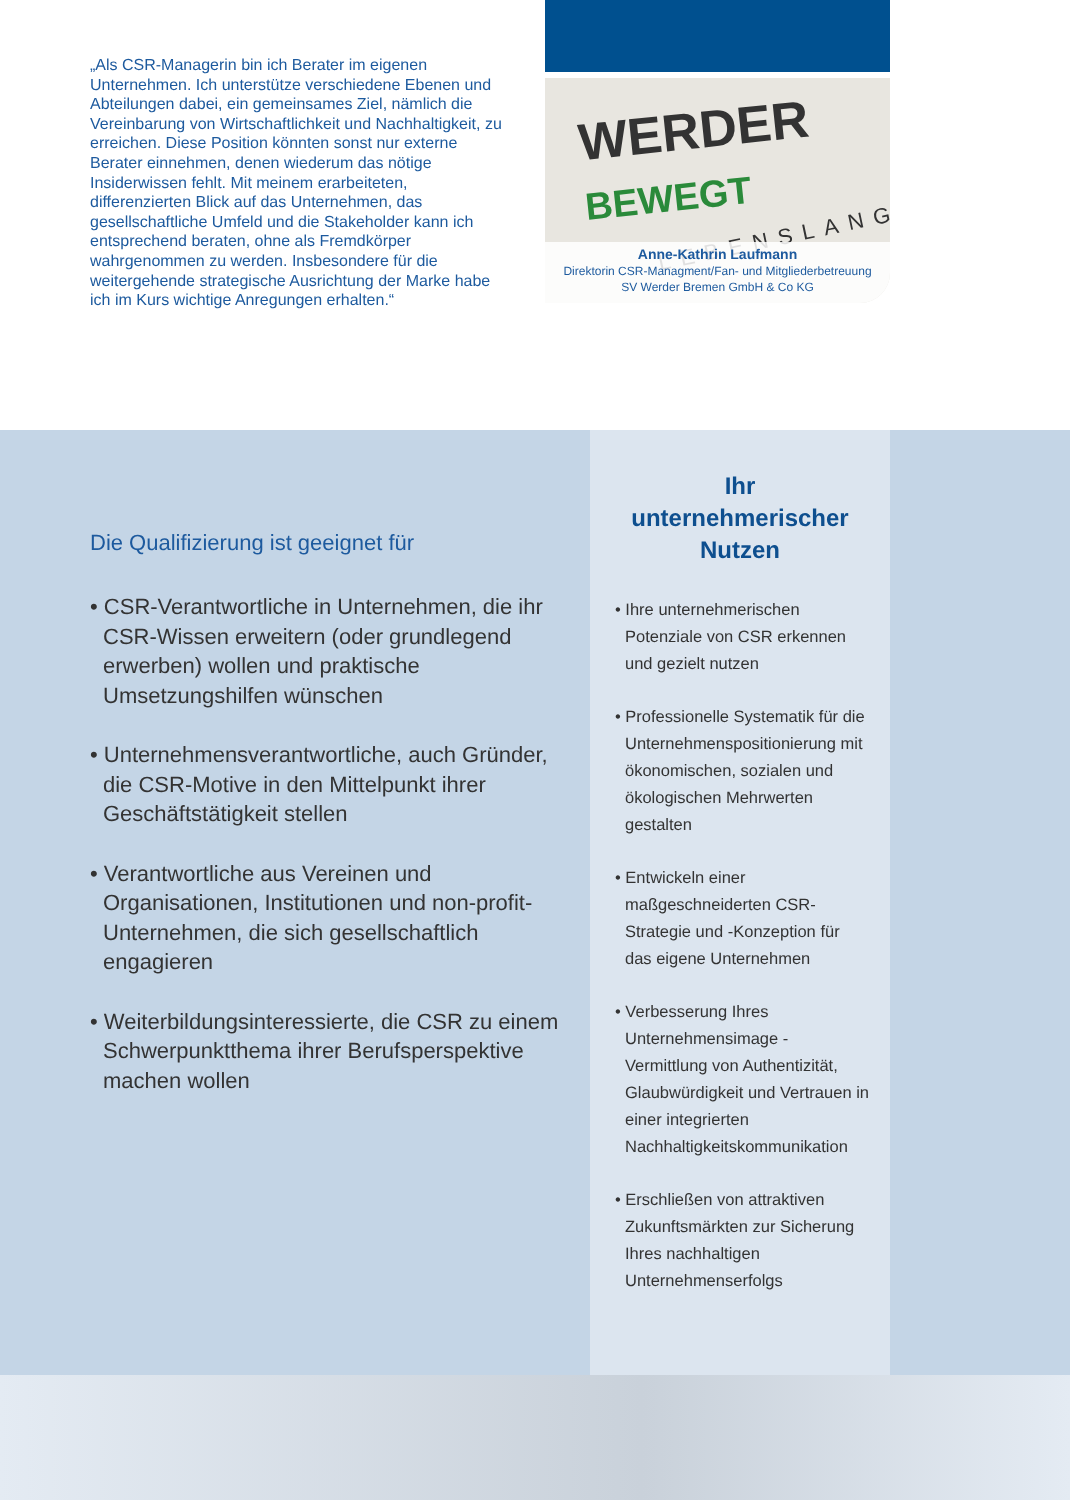„Als CSR-Managerin bin ich Berater im eigenen Unternehmen. Ich unterstütze verschiedene Ebenen und Abteilungen dabei, ein gemeinsames Ziel, nämlich die Vereinbarung von Wirtschaftlichkeit und Nachhaltigkeit, zu erreichen. Diese Position könnten sonst nur externe Berater einnehmen, denen wiederum das nötige Insiderwissen fehlt. Mit meinem erarbeiteten, differenzierten Blick auf das Unternehmen, das gesellschaftliche Umfeld und die Stakeholder kann ich entsprechend beraten, ohne als Fremdkörper wahrgenommen zu werden. Insbesondere für die weitergehende strategische Ausrichtung der Marke habe ich im Kurs wichtige Anregungen erhalten.“
WERDER BEWEGT
LEBENSLANG
Anne-Kathrin Laufmann
Direktorin CSR-Managment/Fan- und Mitgliederbetreuung
SV Werder Bremen GmbH & Co KG
Die Qualifizierung ist geeignet für
• CSR-Verantwortliche in Unternehmen, die ihr CSR-Wissen erweitern (oder grundlegend erwerben) wollen und praktische Umsetzungshilfen wünschen
• Unternehmensverantwortliche, auch Gründer, die CSR-Motive in den Mittelpunkt ihrer Geschäftstätigkeit stellen
• Verantwortliche aus Vereinen und Organisationen, Institutionen und non-profit-Unternehmen, die sich gesellschaftlich engagieren
• Weiterbildungsinteressierte, die CSR zu einem Schwerpunktthema ihrer Berufsperspektive machen wollen
Ihr
unternehmerischer
Nutzen
• Ihre unternehmerischen Potenziale von CSR erkennen und gezielt nutzen
• Professionelle Systematik für die Unternehmenspositionierung mit ökonomischen, sozialen und ökologischen Mehrwerten gestalten
• Entwickeln einer maßgeschneiderten CSR-Strategie und -Konzeption für das eigene Unternehmen
• Verbesserung Ihres Unternehmensimage - Vermittlung von Authentizität, Glaubwürdigkeit und Vertrauen in einer integrierten Nachhaltigkeitskommunikation
• Erschließen von attraktiven Zukunftsmärkten zur Sicherung Ihres nachhaltigen Unternehmenserfolgs